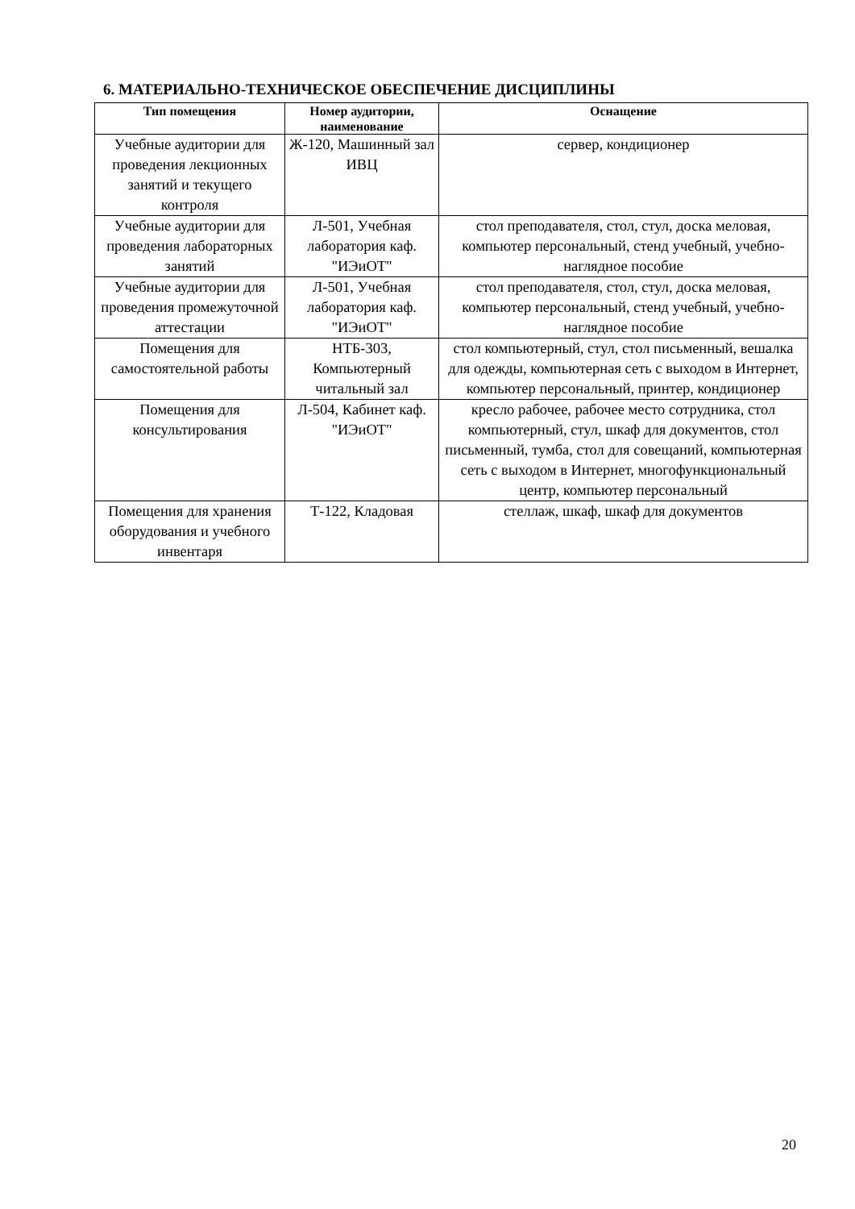6. МАТЕРИАЛЬНО-ТЕХНИЧЕСКОЕ ОБЕСПЕЧЕНИЕ ДИСЦИПЛИНЫ
| Тип помещения | Номер аудитории, наименование | Оснащение |
| --- | --- | --- |
| Учебные аудитории для проведения лекционных занятий и текущего контроля | Ж-120, Машинный зал ИВЦ | сервер, кондиционер |
| Учебные аудитории для проведения лабораторных занятий | Л-501, Учебная лаборатория каф. "ИЭиОТ" | стол преподавателя, стол, стул, доска меловая, компьютер персональный, стенд учебный, учебно-наглядное пособие |
| Учебные аудитории для проведения промежуточной аттестации | Л-501, Учебная лаборатория каф. "ИЭиОТ" | стол преподавателя, стол, стул, доска меловая, компьютер персональный, стенд учебный, учебно-наглядное пособие |
| Помещения для самостоятельной работы | НТБ-303, Компьютерный читальный зал | стол компьютерный, стул, стол письменный, вешалка для одежды, компьютерная сеть с выходом в Интернет, компьютер персональный, принтер, кондиционер |
| Помещения для консультирования | Л-504, Кабинет каф. "ИЭиОТ" | кресло рабочее, рабочее место сотрудника, стол компьютерный, стул, шкаф для документов, стол письменный, тумба, стол для совещаний, компьютерная сеть с выходом в Интернет, многофункциональный центр, компьютер персональный |
| Помещения для хранения оборудования и учебного инвентаря | Т-122, Кладовая | стеллаж, шкаф, шкаф для документов |
20